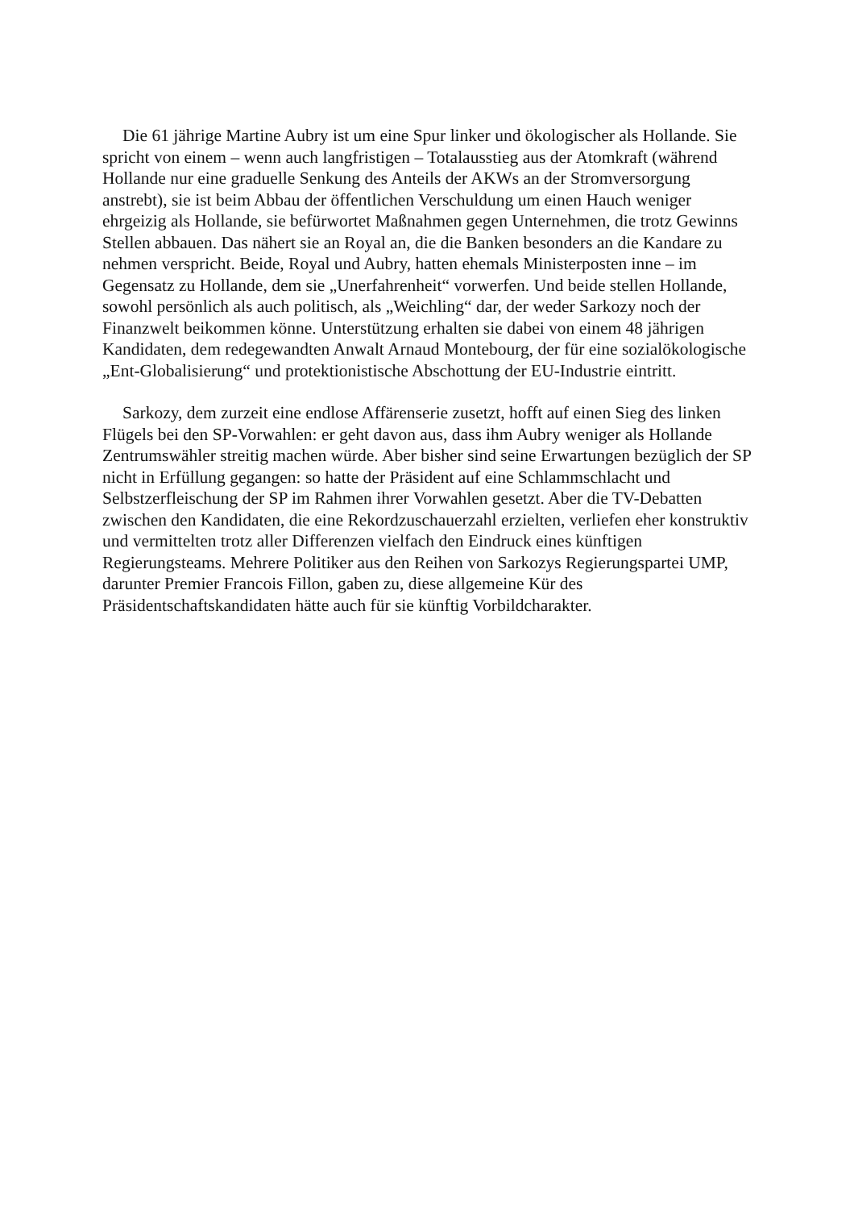Die 61 jährige Martine Aubry ist um eine Spur linker und ökologischer als Hollande. Sie spricht von einem – wenn auch langfristigen – Totalausstieg aus der Atomkraft (während Hollande nur eine graduelle Senkung des Anteils der AKWs an der Stromversorgung anstrebt), sie ist beim Abbau der öffentlichen Verschuldung um einen Hauch weniger ehrgeizig als Hollande, sie befürwortet Maßnahmen gegen Unternehmen, die trotz Gewinns Stellen abbauen. Das nähert sie an Royal an, die die Banken besonders an die Kandare zu nehmen verspricht. Beide, Royal und Aubry, hatten ehemals Ministerposten inne – im Gegensatz zu Hollande, dem sie „Unerfahrenheit“ vorwerfen. Und beide stellen Hollande, sowohl persönlich als auch politisch, als „Weichling“ dar, der weder Sarkozy noch der Finanzwelt beikommen könne. Unterstützung erhalten sie dabei von einem 48 jährigen Kandidaten, dem redegewandten Anwalt Arnaud Montebourg, der für eine sozialökologische „Ent-Globalisierung“ und protektionistische Abschottung der EU-Industrie eintritt.
Sarkozy, dem zurzeit eine endlose Affärenserie zusetzt, hofft auf einen Sieg des linken Flügels bei den SP-Vorwahlen: er geht davon aus, dass ihm Aubry weniger als Hollande Zentrumswähler streitig machen würde. Aber bisher sind seine Erwartungen bezüglich der SP nicht in Erfüllung gegangen: so hatte der Präsident auf eine Schlammschlacht und Selbstzerfleischung der SP im Rahmen ihrer Vorwahlen gesetzt. Aber die TV-Debatten zwischen den Kandidaten, die eine Rekordzuschauerzahl erzielten, verliefen eher konstruktiv und vermittelten trotz aller Differenzen vielfach den Eindruck eines künftigen Regierungsteams. Mehrere Politiker aus den Reihen von Sarkozys Regierungspartei UMP, darunter Premier Francois Fillon, gaben zu, diese allgemeine Kür des Präsidentschaftskandidaten hätte auch für sie künftig Vorbildcharakter.